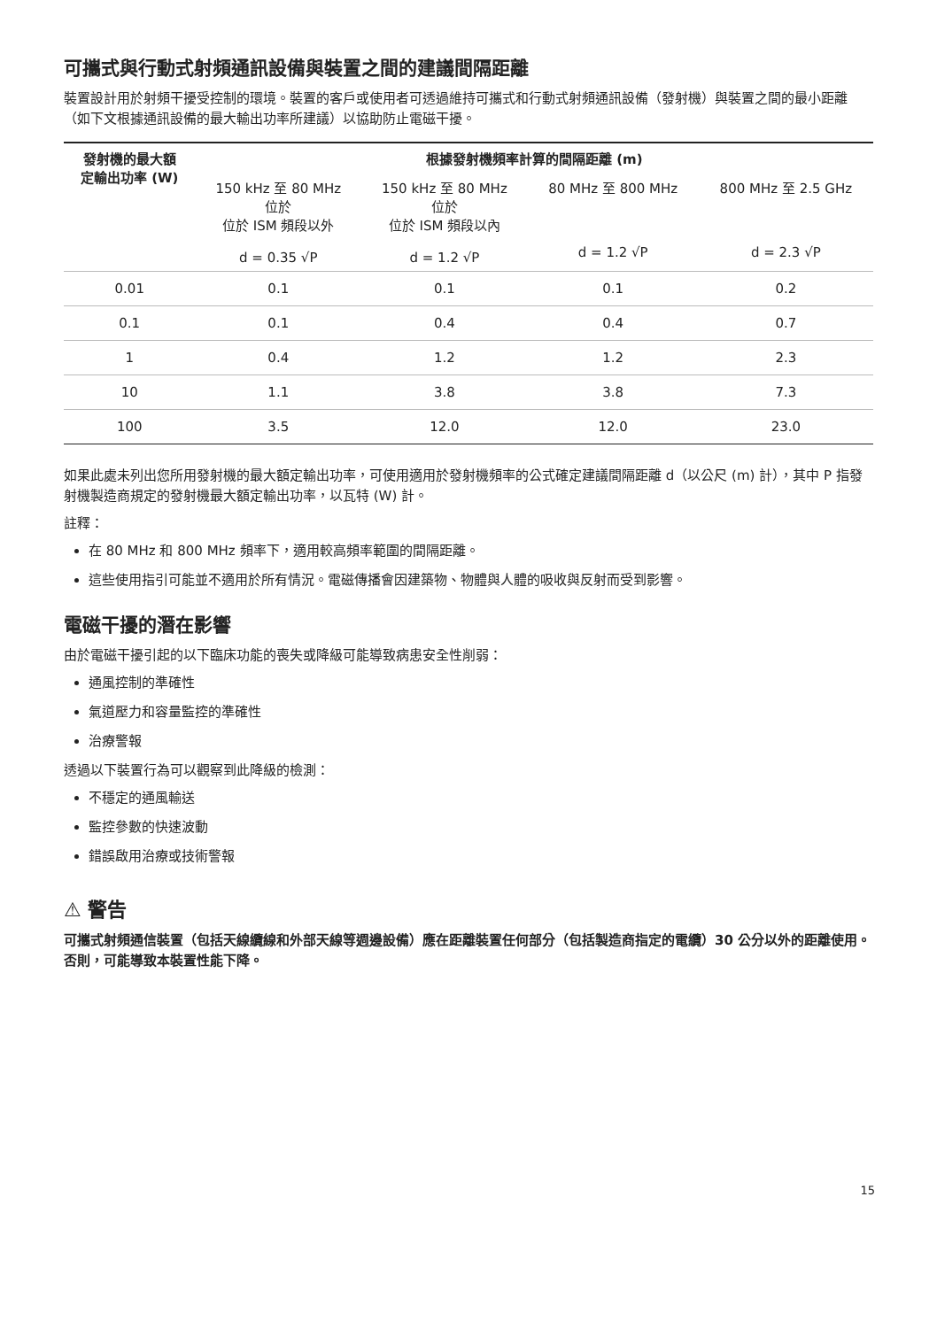可攜式與行動式射頻通訊設備與裝置之間的建議間隔距離
裝置設計用於射頻干擾受控制的環境。裝置的客戶或使用者可透過維持可攜式和行動式射頻通訊設備（發射機）與裝置之間的最小距離（如下文根據通訊設備的最大輸出功率所建議）以協助防止電磁干擾。
| 發射機的最大額 定輸出功率 (W) | 根據發射機頻率計算的間隔距離 (m) | | | |
| --- | --- | --- | --- | --- |
| | 150 kHz 至 80 MHz 位於 位於 ISM 頻段以外 d = 0.35 √P | 150 kHz 至 80 MHz 位於 位於 ISM 頻段以內 d = 1.2 √P | 80 MHz 至 800 MHz d = 1.2 √P | 800 MHz 至 2.5 GHz d = 2.3 √P |
| 0.01 | 0.1 | 0.1 | 0.1 | 0.2 |
| 0.1 | 0.1 | 0.4 | 0.4 | 0.7 |
| 1 | 0.4 | 1.2 | 1.2 | 2.3 |
| 10 | 1.1 | 3.8 | 3.8 | 7.3 |
| 100 | 3.5 | 12.0 | 12.0 | 23.0 |
如果此處未列出您所用發射機的最大額定輸出功率，可使用適用於發射機頻率的公式確定建議間隔距離 d（以公尺 (m) 計），其中 P 指發射機製造商規定的發射機最大額定輸出功率，以瓦特 (W) 計。
註釋：
在 80 MHz 和 800 MHz 頻率下，適用較高頻率範圍的間隔距離。
這些使用指引可能並不適用於所有情況。電磁傳播會因建築物、物體與人體的吸收與反射而受到影響。
電磁干擾的潛在影響
由於電磁干擾引起的以下臨床功能的喪失或降級可能導致病患安全性削弱：
通風控制的準確性
氣道壓力和容量監控的準確性
治療警報
透過以下裝置行為可以觀察到此降級的檢測：
不穩定的通風輸送
監控參數的快速波動
錯誤啟用治療或技術警報
⚠ 警告
可攜式射頻通信裝置（包括天線纜線和外部天線等週邊設備）應在距離裝置任何部分（包括製造商指定的電纜）30 公分以外的距離使用。否則，可能導致本裝置性能下降。
15